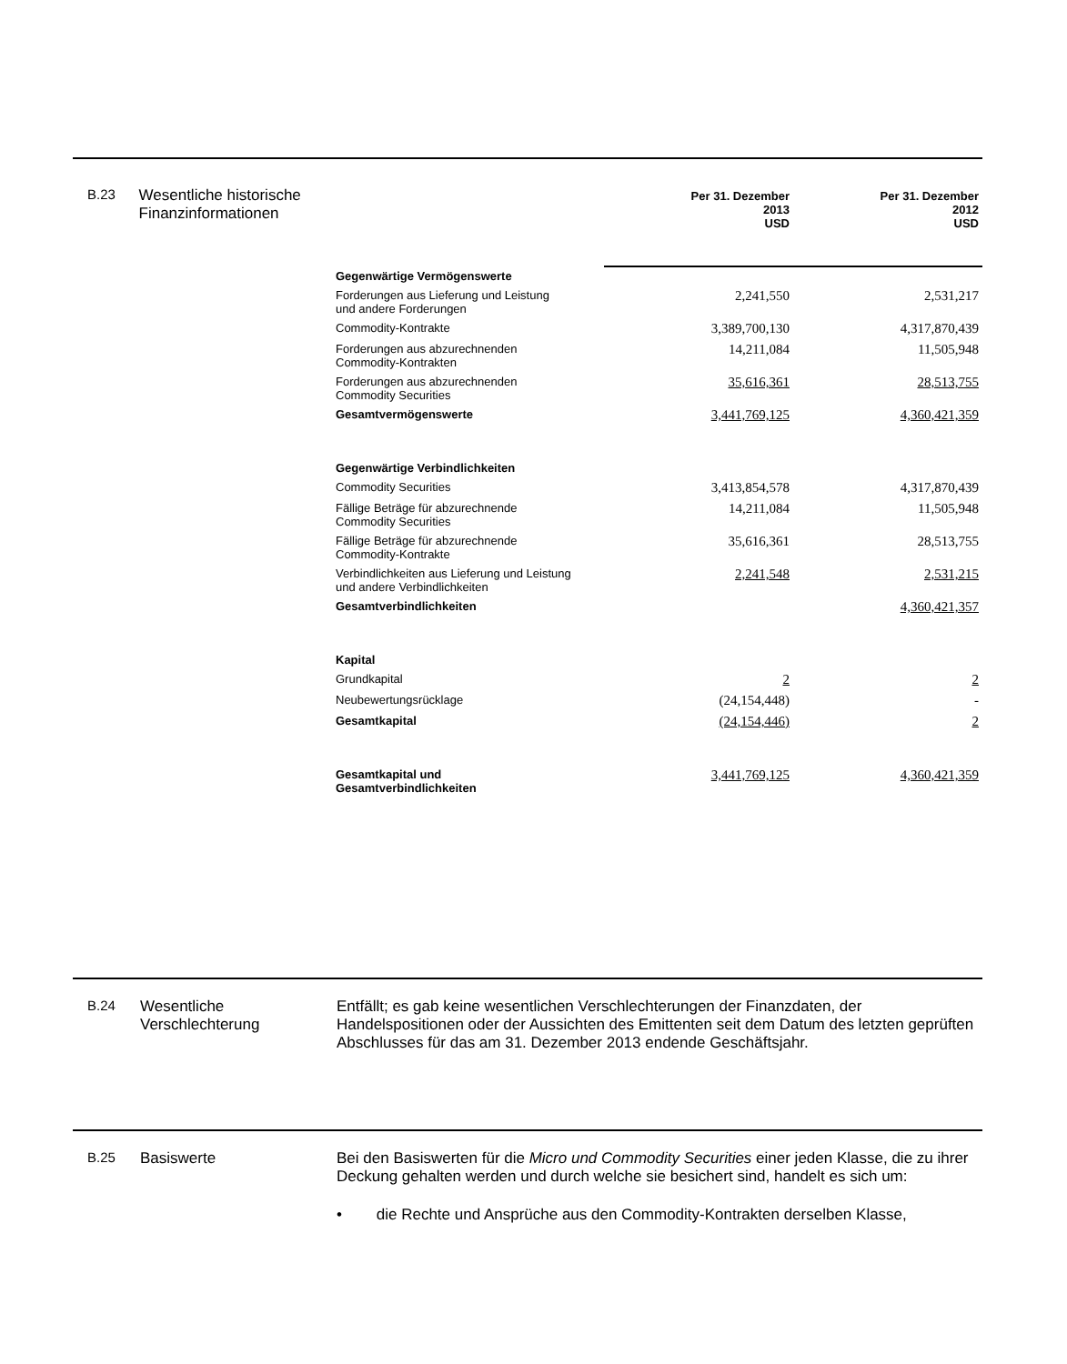B.23 Wesentliche historische Finanzinformationen
| | Per 31. Dezember 2013 USD | Per 31. Dezember 2012 USD |
| --- | --- | --- |
| Gegenwärtige Vermögenswerte | | |
| Forderungen aus Lieferung und Leistung und andere Forderungen | 2,241,550 | 2,531,217 |
| Commodity-Kontrakte | 3,389,700,130 | 4,317,870,439 |
| Forderungen aus abzurechnenden Commodity-Kontrakten | 14,211,084 | 11,505,948 |
| Forderungen aus abzurechnenden Commodity Securities | 35,616,361 | 28,513,755 |
| Gesamtvermögenswerte | 3,441,769,125 | 4,360,421,359 |
| Gegenwärtige Verbindlichkeiten | | |
| Commodity Securities | 3,413,854,578 | 4,317,870,439 |
| Fällige Beträge für abzurechnende Commodity Securities | 14,211,084 | 11,505,948 |
| Fällige Beträge für abzurechnende Commodity-Kontrakte | 35,616,361 | 28,513,755 |
| Verbindlichkeiten aus Lieferung und Leistung und andere Verbindlichkeiten | 2,241,548 | 2,531,215 |
| Gesamtverbindlichkeiten | | 4,360,421,357 |
| Kapital | | |
| Grundkapital | 2 | 2 |
| Neubewertungsrücklage | (24,154,448) | - |
| Gesamtkapital | (24,154,446) | 2 |
| Gesamtkapital und Gesamtverbindlichkeiten | 3,441,769,125 | 4,360,421,359 |
B.24 Wesentliche Verschlechterung
Entfällt; es gab keine wesentlichen Verschlechterungen der Finanzdaten, der Handelspositionen oder der Aussichten des Emittenten seit dem Datum des letzten geprüften Abschlusses für das am 31. Dezember 2013 endende Geschäftsjahr.
B.25 Basiswerte Bei den Basiswerten für die Micro und Commodity Securities einer jeden Klasse, die zu ihrer Deckung gehalten werden und durch welche sie besichert sind, handelt es sich um:
• die Rechte und Ansprüche aus den Commodity-Kontrakten derselben Klasse,